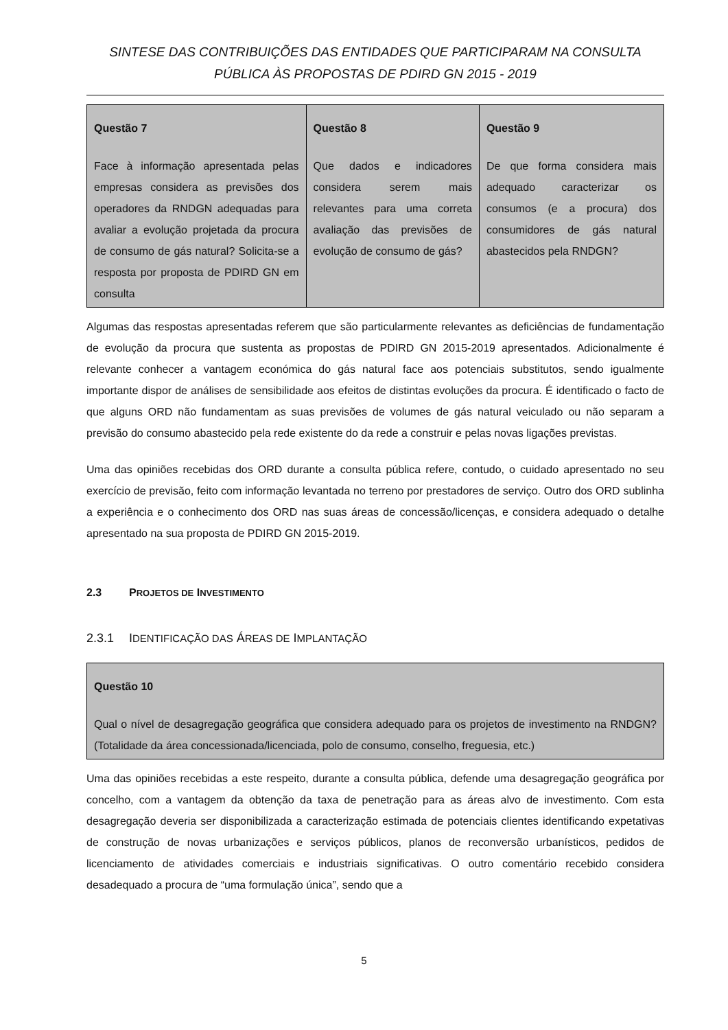SINTESE DAS CONTRIBUIÇÕES DAS ENTIDADES QUE PARTICIPARAM NA CONSULTA PÚBLICA ÀS PROPOSTAS DE PDIRD GN 2015 - 2019
| Questão 7 Face à informação apresentada pelas empresas considera as previsões dos operadores da RNDGN adequadas para avaliar a evolução projetada da procura de consumo de gás natural? Solicita-se a resposta por proposta de PDIRD GN em consulta | Questão 8 Que dados e indicadores considera serem mais relevantes para uma correta avaliação das previsões de evolução de consumo de gás? | Questão 9 De que forma considera mais adequado caracterizar os consumos (e a procura) dos consumidores de gás natural abastecidos pela RNDGN? |
Algumas das respostas apresentadas referem que são particularmente relevantes as deficiências de fundamentação de evolução da procura que sustenta as propostas de PDIRD GN 2015-2019 apresentados. Adicionalmente é relevante conhecer a vantagem económica do gás natural face aos potenciais substitutos, sendo igualmente importante dispor de análises de sensibilidade aos efeitos de distintas evoluções da procura. É identificado o facto de que alguns ORD não fundamentam as suas previsões de volumes de gás natural veiculado ou não separam a previsão do consumo abastecido pela rede existente do da rede a construir e pelas novas ligações previstas.
Uma das opiniões recebidas dos ORD durante a consulta pública refere, contudo, o cuidado apresentado no seu exercício de previsão, feito com informação levantada no terreno por prestadores de serviço. Outro dos ORD sublinha a experiência e o conhecimento dos ORD nas suas áreas de concessão/licenças, e considera adequado o detalhe apresentado na sua proposta de PDIRD GN 2015-2019.
2.3 PROJETOS DE INVESTIMENTO
2.3.1 IDENTIFICAÇÃO DAS ÁREAS DE IMPLANTAÇÃO
| Questão 10 Qual o nível de desagregação geográfica que considera adequado para os projetos de investimento na RNDGN? (Totalidade da área concessionada/licenciada, polo de consumo, conselho, freguesia, etc.) |
Uma das opiniões recebidas a este respeito, durante a consulta pública, defende uma desagregação geográfica por concelho, com a vantagem da obtenção da taxa de penetração para as áreas alvo de investimento. Com esta desagregação deveria ser disponibilizada a caracterização estimada de potenciais clientes identificando expetativas de construção de novas urbanizações e serviços públicos, planos de reconversão urbanísticos, pedidos de licenciamento de atividades comerciais e industriais significativas. O outro comentário recebido considera desadequado a procura de “uma formulação única”, sendo que a
5